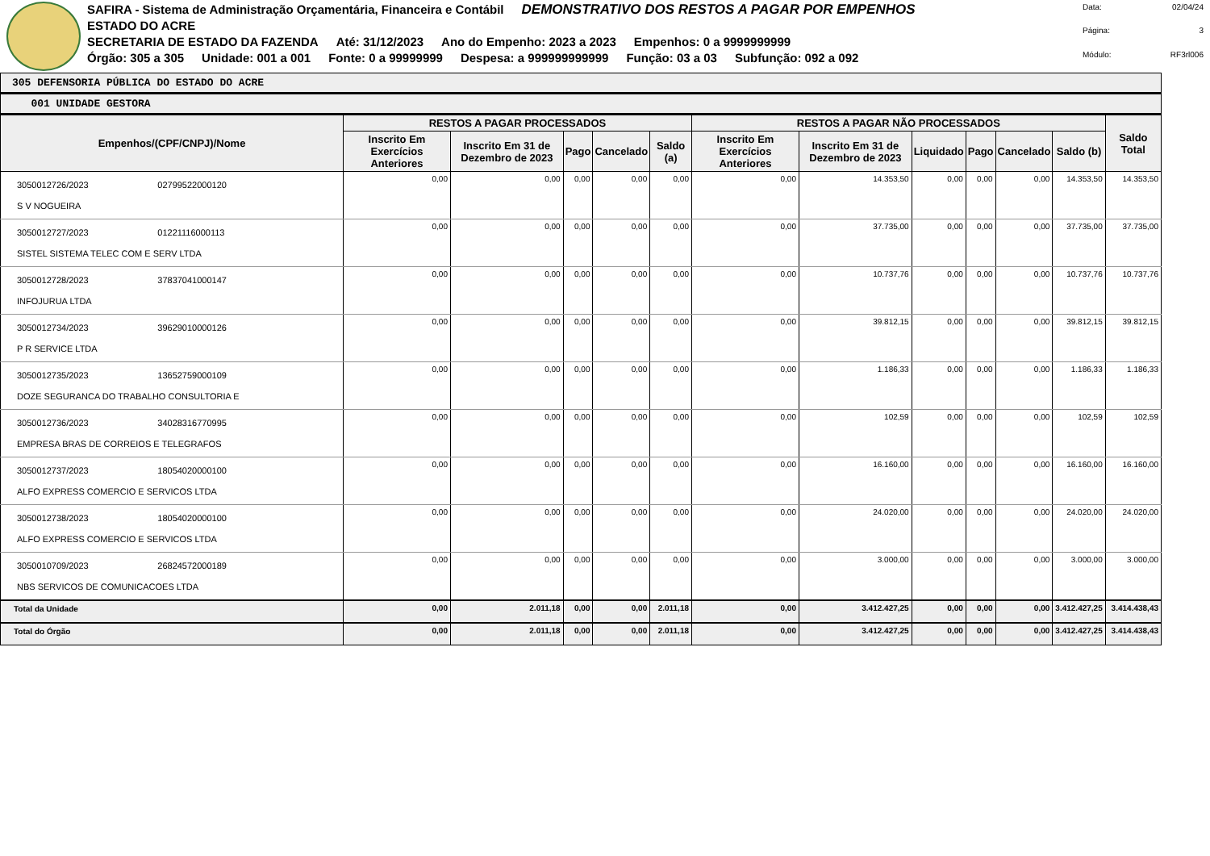SAFIRA - Sistema de Administração Orçamentária, Financeira e Contábil DEMONSTRATIVO DOS RESTOS A PAGAR POR EMPENHOS
ESTADO DO ACRE
SECRETARIA DE ESTADO DA FAZENDA Até: 31/12/2023 Ano do Empenho: 2023 a 2023 Empenhos: 0 a 9999999999
Órgão: 305 a 305 Unidade: 001 a 001 Fonte: 0 a 99999999 Despesa: a 999999999999 Função: 03 a 03 Subfunção: 092 a 092
Data: 02/04/24 Página: 3 Módulo: RF3rl006
305 DEFENSORIA PÚBLICA DO ESTADO DO ACRE
001 UNIDADE GESTORA
| Empenhos/(CPF/CNPJ)/Nome | RESTOS A PAGAR PROCESSADOS | | | | | RESTOS A PAGAR NÃO PROCESSADOS | | | | | | Saldo Total |
| --- | --- | --- | --- | --- | --- | --- | --- | --- | --- | --- | --- | --- |
| | Inscrito Em Exercícios Anteriores | Inscrito Em 31 de Dezembro de 2023 | Pago | Cancelado | Saldo (a) | Inscrito Em Exercícios Anteriores | Inscrito Em 31 de Dezembro de 2023 | Liquidado | Pago | Cancelado | Saldo (b) | |
| 3050012726/2023 02799522000120 S V NOGUEIRA | 0,00 | 0,00 | 0,00 | 0,00 | 0,00 | 0,00 | 14.353,50 | 0,00 | 0,00 | 0,00 | 14.353,50 | 14.353,50 |
| 3050012727/2023 01221116000113 SISTEL SISTEMA TELEC COM E SERV LTDA | 0,00 | 0,00 | 0,00 | 0,00 | 0,00 | 0,00 | 37.735,00 | 0,00 | 0,00 | 0,00 | 37.735,00 | 37.735,00 |
| 3050012728/2023 37837041000147 INFOJURUA LTDA | 0,00 | 0,00 | 0,00 | 0,00 | 0,00 | 0,00 | 10.737,76 | 0,00 | 0,00 | 0,00 | 10.737,76 | 10.737,76 |
| 3050012734/2023 39629010000126 P R SERVICE LTDA | 0,00 | 0,00 | 0,00 | 0,00 | 0,00 | 0,00 | 39.812,15 | 0,00 | 0,00 | 0,00 | 39.812,15 | 39.812,15 |
| 3050012735/2023 13652759000109 DOZE SEGURANCA DO TRABALHO CONSULTORIA E | 0,00 | 0,00 | 0,00 | 0,00 | 0,00 | 0,00 | 1.186,33 | 0,00 | 0,00 | 0,00 | 1.186,33 | 1.186,33 |
| 3050012736/2023 34028316770995 EMPRESA BRAS DE CORREIOS E TELEGRAFOS | 0,00 | 0,00 | 0,00 | 0,00 | 0,00 | 0,00 | 102,59 | 0,00 | 0,00 | 0,00 | 102,59 | 102,59 |
| 3050012737/2023 18054020000100 ALFO EXPRESS COMERCIO E SERVICOS LTDA | 0,00 | 0,00 | 0,00 | 0,00 | 0,00 | 0,00 | 16.160,00 | 0,00 | 0,00 | 0,00 | 16.160,00 | 16.160,00 |
| 3050012738/2023 18054020000100 ALFO EXPRESS COMERCIO E SERVICOS LTDA | 0,00 | 0,00 | 0,00 | 0,00 | 0,00 | 0,00 | 24.020,00 | 0,00 | 0,00 | 0,00 | 24.020,00 | 24.020,00 |
| 3050010709/2023 26824572000189 NBS SERVICOS DE COMUNICACOES LTDA | 0,00 | 0,00 | 0,00 | 0,00 | 0,00 | 0,00 | 3.000,00 | 0,00 | 0,00 | 0,00 | 3.000,00 | 3.000,00 |
| Total da Unidade | 0,00 | 2.011,18 | 0,00 | 0,00 | 2.011,18 | 0,00 | 3.412.427,25 | 0,00 | 0,00 | 0,00 | 3.412.427,25 | 3.414.438,43 |
| Total do Órgão | 0,00 | 2.011,18 | 0,00 | 0,00 | 2.011,18 | 0,00 | 3.412.427,25 | 0,00 | 0,00 | 0,00 | 3.412.427,25 | 3.414.438,43 |